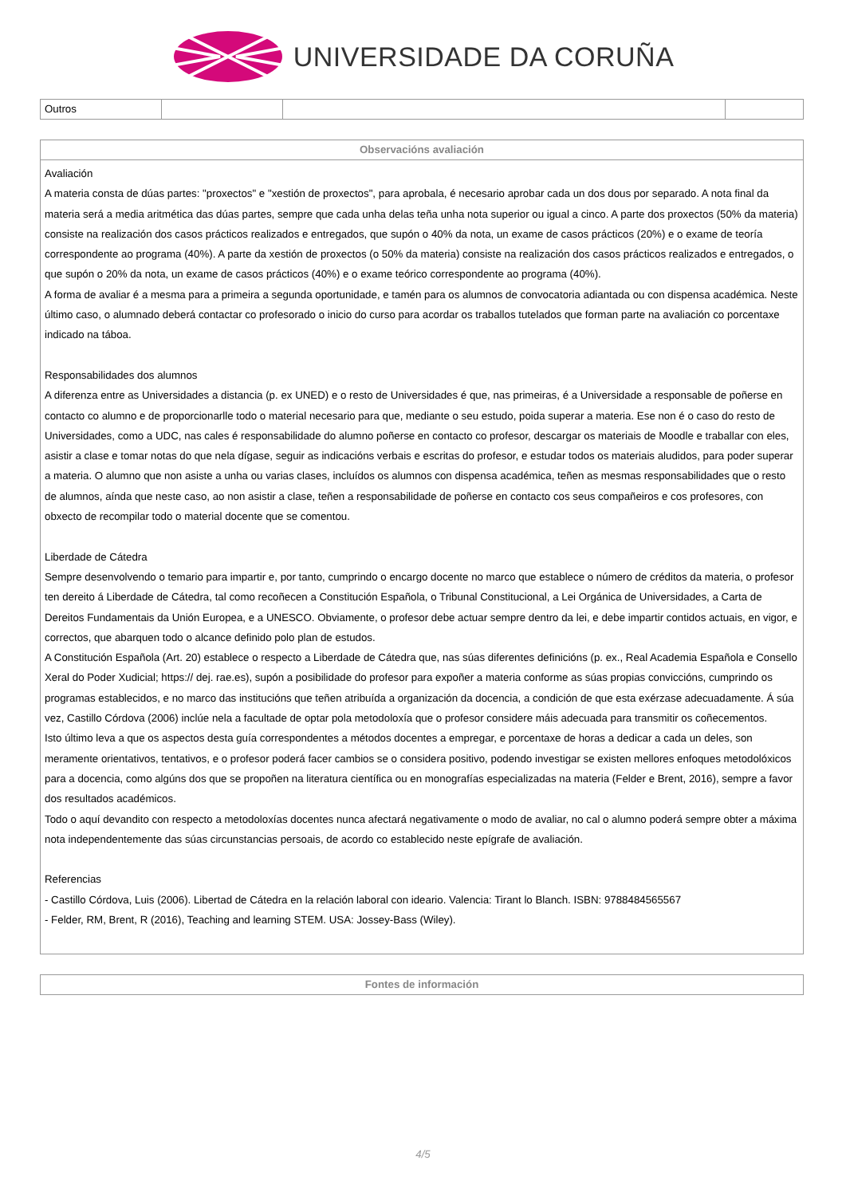UNIVERSIDADE DA CORUÑA
| Outros | | | |
| Observacións avaliación |
| --- |
| Avaliación A materia consta de dúas partes: "proxectos" e "xestión de proxectos", para aprobala, é necesario aprobar cada un dos dous por separado. A nota final da materia será a media aritmética das dúas partes, sempre que cada unha delas teña unha nota superior ou igual a cinco. A parte dos proxectos (50% da materia) consiste na realización dos casos prácticos realizados e entregados, que supón o 40% da nota, un exame de casos prácticos (20%) e o exame de teoría correspondente ao programa (40%). A parte da xestión de proxectos (o 50% da materia) consiste na realización dos casos prácticos realizados e entregados, o que supón o 20% da nota, un exame de casos prácticos (40%) e o exame teórico correspondente ao programa (40%). A forma de avaliar é a mesma para a primeira a segunda oportunidade, e tamén para os alumnos de convocatoria adiantada ou con dispensa académica. Neste último caso, o alumnado deberá contactar co profesorado o inicio do curso para acordar os traballos tutelados que forman parte na avaliación co porcentaxe indicado na táboa. Responsabilidades dos alumnos A diferenza entre as Universidades a distancia (p. ex UNED) e o resto de Universidades é que, nas primeiras, é a Universidade a responsable de poñerse en contacto co alumno e de proporcionarlle todo o material necesario para que, mediante o seu estudo, poida superar a materia. Ese non é o caso do resto de Universidades, como a UDC, nas cales é responsabilidade do alumno poñerse en contacto co profesor, descargar os materiais de Moodle e traballar con eles, asistir a clase e tomar notas do que nela dígase, seguir as indicacións verbais e escritas do profesor, e estudar todos os materiais aludidos, para poder superar a materia. O alumno que non asiste a unha ou varias clases, incluídos os alumnos con dispensa académica, teñen as mesmas responsabilidades que o resto de alumnos, aínda que neste caso, ao non asistir a clase, teñen a responsabilidade de poñerse en contacto cos seus compañeiros e cos profesores, con obxecto de recompilar todo o material docente que se comentou. Liberdade de Cátedra Sempre desenvolvendo o temario para impartir e, por tanto, cumprindo o encargo docente no marco que establece o número de créditos da materia, o profesor ten dereito á Liberdade de Cátedra, tal como recoñecen a Constitución Española, o Tribunal Constitucional, a Lei Orgánica de Universidades, a Carta de Dereitos Fundamentais da Unión Europea, e a UNESCO. Obviamente, o profesor debe actuar sempre dentro da lei, e debe impartir contidos actuais, en vigor, e correctos, que abarquen todo o alcance definido polo plan de estudos. A Constitución Española (Art. 20) establece o respecto a Liberdade de Cátedra que, nas súas diferentes definicións (p. ex., Real Academia Española e Consello Xeral do Poder Xudicial; https:// dej. rae.es), supón a posibilidade do profesor para expoñer a materia conforme as súas propias conviccións, cumprindo os programas establecidos, e no marco das institucións que teñen atribuída a organización da docencia, a condición de que esta exérzase adecuadamente. Á súa vez, Castillo Córdova (2006) inclúe nela a facultade de optar pola metodoloxía que o profesor considere máis adecuada para transmitir os coñecementos. Isto último leva a que os aspectos desta guía correspondentes a métodos docentes a empregar, e porcentaxe de horas a dedicar a cada un deles, son meramente orientativos, tentativos, e o profesor poderá facer cambios se o considera positivo, podendo investigar se existen mellores enfoques metodolóxicos para a docencia, como algúns dos que se propoñen na literatura científica ou en monografías especializadas na materia (Felder e Brent, 2016), sempre a favor dos resultados académicos. Todo o aquí devandito con respecto a metodoloxías docentes nunca afectará negativamente o modo de avaliar, no cal o alumno poderá sempre obter a máxima nota independentemente das súas circunstancias persoais, de acordo co establecido neste epígrafe de avaliación. Referencias - Castillo Córdova, Luis (2006). Libertad de Cátedra en la relación laboral con ideario. Valencia: Tirant lo Blanch. ISBN: 9788484565567 - Felder, RM, Brent, R (2016), Teaching and learning STEM. USA: Jossey-Bass (Wiley). |
| Fontes de información |
| --- |
4/5